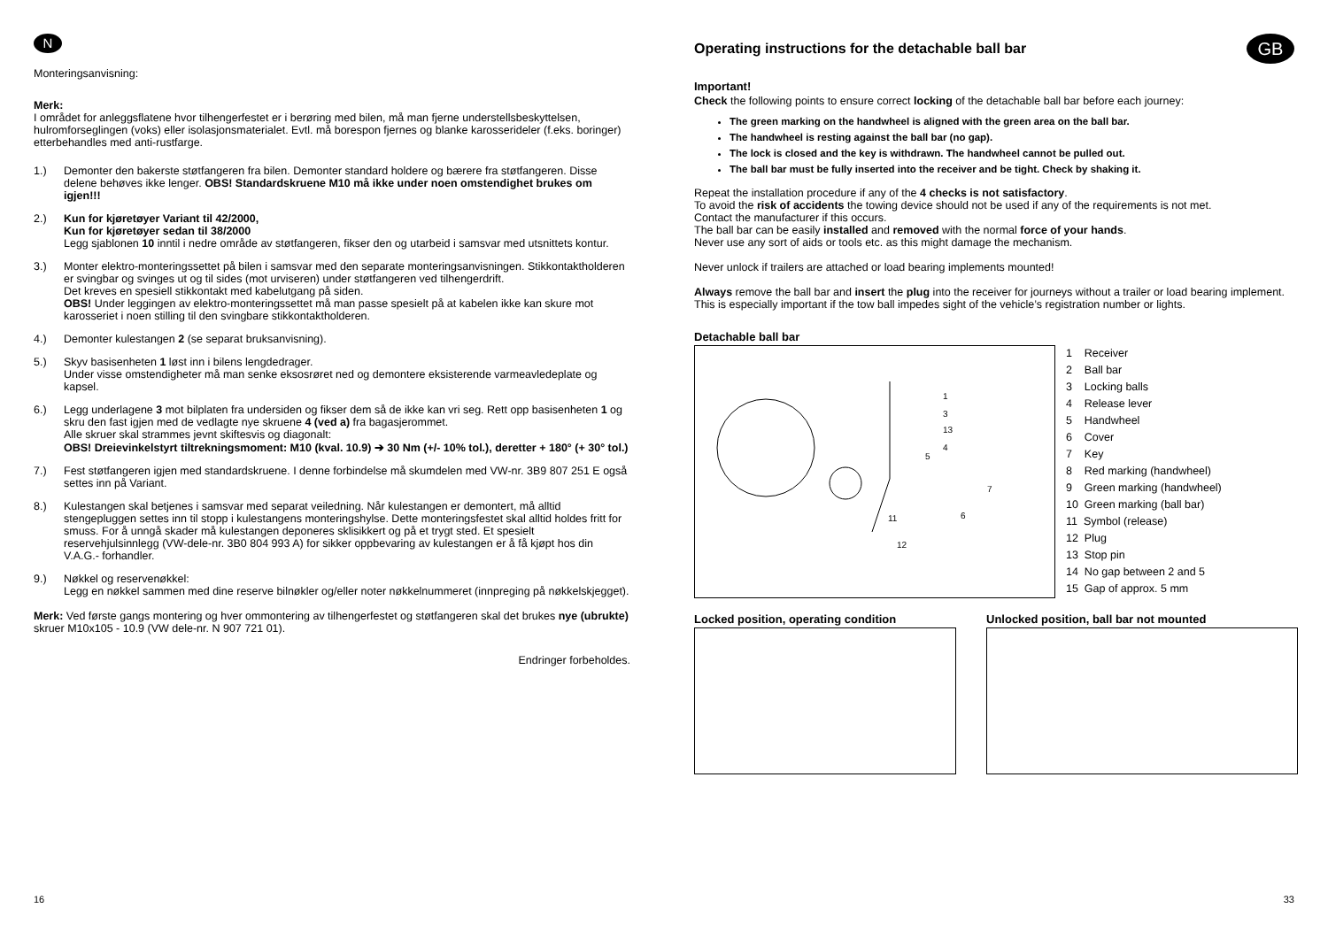N
Monteringsanvisning:
Merk:
I området for anleggsflatene hvor tilhengerfestet er i berøring med bilen, må man fjerne understellsbeskyttelsen, hulromforseglingen (voks) eller isolasjonsmaterialet. Evtl. må borespon fjernes og blanke karosserideler (f.eks. boringer) etterbehandles med anti-rustfarge.
1.) Demonter den bakerste støtfangeren fra bilen. Demonter standard holdere og bærere fra støtfangeren. Disse delene behøves ikke lenger. OBS! Standardskruene M10 må ikke under noen omstendighet brukes om igjen!!!
2.) Kun for kjøretøyer Variant til 42/2000,
Kun for kjøretøyer sedan til 38/2000
Legg sjablonen 10 inntil i nedre område av støtfangeren, fikser den og utarbeid i samsvar med utsnittets kontur.
3.) Monter elektro-monteringssettet på bilen i samsvar med den separate monteringsanvisningen. Stikkontaktholderen er svingbar og svinges ut og til sides (mot urviseren) under støtfangeren ved tilhengerdrift.
Det kreves en spesiell stikkontakt med kabelutgang på siden.
OBS! Under leggingen av elektro-monteringssettet må man passe spesielt på at kabelen ikke kan skure mot karosseriet i noen stilling til den svingbare stikkontaktholderen.
4.) Demonter kulestangen 2 (se separat bruksanvisning).
5.) Skyv basisenheten 1 løst inn i bilens lengdedrager.
Under visse omstendigheter må man senke eksosrøret ned og demontere eksisterende varmeavledeplate og kapsel.
6.) Legg underlagene 3 mot bilplaten fra undersiden og fikser dem så de ikke kan vri seg. Rett opp basisenheten 1 og skru den fast igjen med de vedlagte nye skruene 4 (ved a) fra bagasjerommet.
Alle skruer skal strammes jevnt skiftesvis og diagonalt:
OBS! Dreievinkelstyrt tiltrekningsmoment: M10 (kval. 10.9) ➔ 30 Nm (+/- 10% tol.), deretter + 180° (+ 30° tol.)
7.) Fest støtfangeren igjen med standardskruene. I denne forbindelse må skumdelen med VW-nr. 3B9 807 251 E også settes inn på Variant.
8.) Kulestangen skal betjenes i samsvar med separat veiledning. Når kulestangen er demontert, må alltid stengepluggen settes inn til stopp i kulestangens monteringshylse. Dette monteringsfestet skal alltid holdes fritt for smuss. For å unngå skader må kulestangen deponeres sklisikkert og på et trygt sted. Et spesielt reservehjulsinnlegg (VW-dele-nr. 3B0 804 993 A) for sikker oppbevaring av kulestangen er å få kjøpt hos din V.A.G.- forhandler.
9.) Nøkkel og reservenøkkel:
Legg en nøkkel sammen med dine reserve bilnøkler og/eller noter nøkkelnummeret (innpreging på nøkkelskjegget).
Merk: Ved første gangs montering og hver ommontering av tilhengerfestet og støtfangeren skal det brukes nye (ubrukte) skruer M10x105 - 10.9 (VW dele-nr. N 907 721 01).
Endringer forbeholdes.
16
Operating instructions for the detachable ball bar
GB
Important!
Check the following points to ensure correct locking of the detachable ball bar before each journey:
The green marking on the handwheel is aligned with the green area on the ball bar.
The handwheel is resting against the ball bar (no gap).
The lock is closed and the key is withdrawn. The handwheel cannot be pulled out.
The ball bar must be fully inserted into the receiver and be tight. Check by shaking it.
Repeat the installation procedure if any of the 4 checks is not satisfactory.
To avoid the risk of accidents the towing device should not be used if any of the requirements is not met.
Contact the manufacturer if this occurs.
The ball bar can be easily installed and removed with the normal force of your hands.
Never use any sort of aids or tools etc. as this might damage the mechanism.
Never unlock if trailers are attached or load bearing implements mounted!
Always remove the ball bar and insert the plug into the receiver for journeys without a trailer or load bearing implement. This is especially important if the tow ball impedes sight of the vehicle’s registration number or lights.
Detachable ball bar
1
3
13
4
5
11
12
6
7
1 Receiver
2 Ball bar
3 Locking balls
4 Release lever
5 Handwheel
6 Cover
7 Key
8 Red marking (handwheel)
9 Green marking (handwheel)
10 Green marking (ball bar)
11 Symbol (release)
12 Plug
13 Stop pin
14 No gap between 2 and 5
15 Gap of approx. 5 mm
Locked position, operating condition
Unlocked position, ball bar not mounted
33